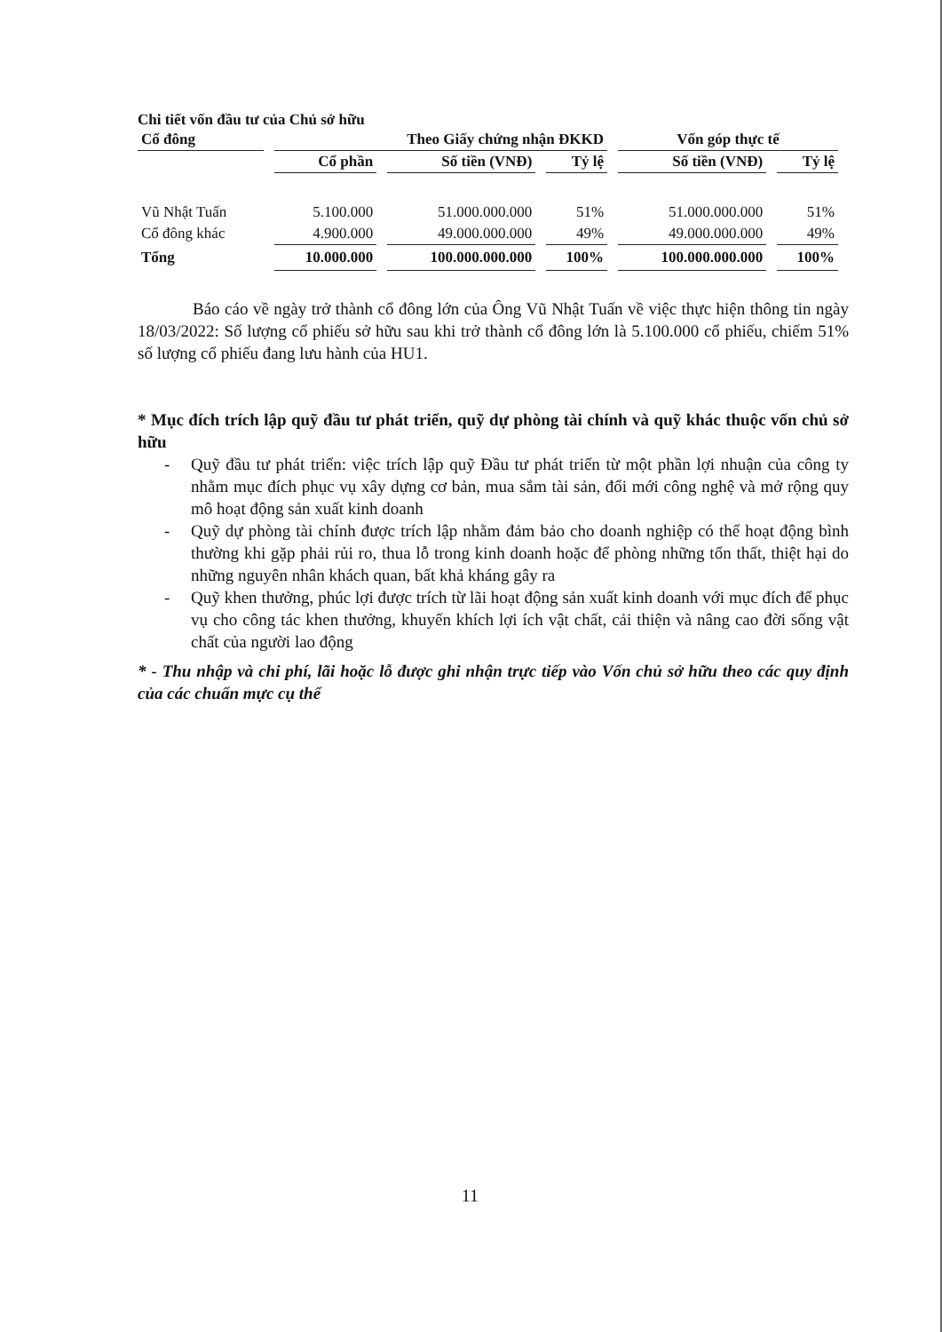Chi tiết vốn đầu tư của Chủ sở hữu
| Cổ đông | Theo Giấy chứng nhận ĐKKD | | | Vốn góp thực tế | |
| --- | --- | --- | --- | --- | --- |
| | Cổ phần | Số tiền (VNĐ) | Tỷ lệ | Số tiền (VNĐ) | Tỷ lệ |
| Vũ Nhật Tuấn | 5.100.000 | 51.000.000.000 | 51% | 51.000.000.000 | 51% |
| Cổ đông khác | 4.900.000 | 49.000.000.000 | 49% | 49.000.000.000 | 49% |
| Tổng | 10.000.000 | 100.000.000.000 | 100% | 100.000.000.000 | 100% |
Báo cáo về ngày trở thành cổ đông lớn của Ông Vũ Nhật Tuấn về việc thực hiện thông tin ngày 18/03/2022: Số lượng cổ phiếu sở hữu sau khi trở thành cổ đông lớn là 5.100.000 cổ phiếu, chiếm 51% số lượng cổ phiếu đang lưu hành của HU1.
* Mục đích trích lập quỹ đầu tư phát triển, quỹ dự phòng tài chính và quỹ khác thuộc vốn chủ sở hữu
- Quỹ đầu tư phát triển: việc trích lập quỹ Đầu tư phát triển từ một phần lợi nhuận của công ty nhằm mục đích phục vụ xây dựng cơ bản, mua sắm tài sản, đổi mới công nghệ và mở rộng quy mô hoạt động sản xuất kinh doanh
- Quỹ dự phòng tài chính được trích lập nhằm đảm bảo cho doanh nghiệp có thể hoạt động bình thường khi gặp phải rủi ro, thua lỗ trong kinh doanh hoặc để phòng những tổn thất, thiệt hại do những nguyên nhân khách quan, bất khả kháng gây ra
- Quỹ khen thưởng, phúc lợi được trích từ lãi hoạt động sản xuất kinh doanh với mục đích để phục vụ cho công tác khen thưởng, khuyến khích lợi ích vật chất, cải thiện và nâng cao đời sống vật chất của người lao động
* - Thu nhập và chi phí, lãi hoặc lỗ được ghi nhận trực tiếp vào Vốn chủ sở hữu theo các quy định của các chuẩn mực cụ thể
11